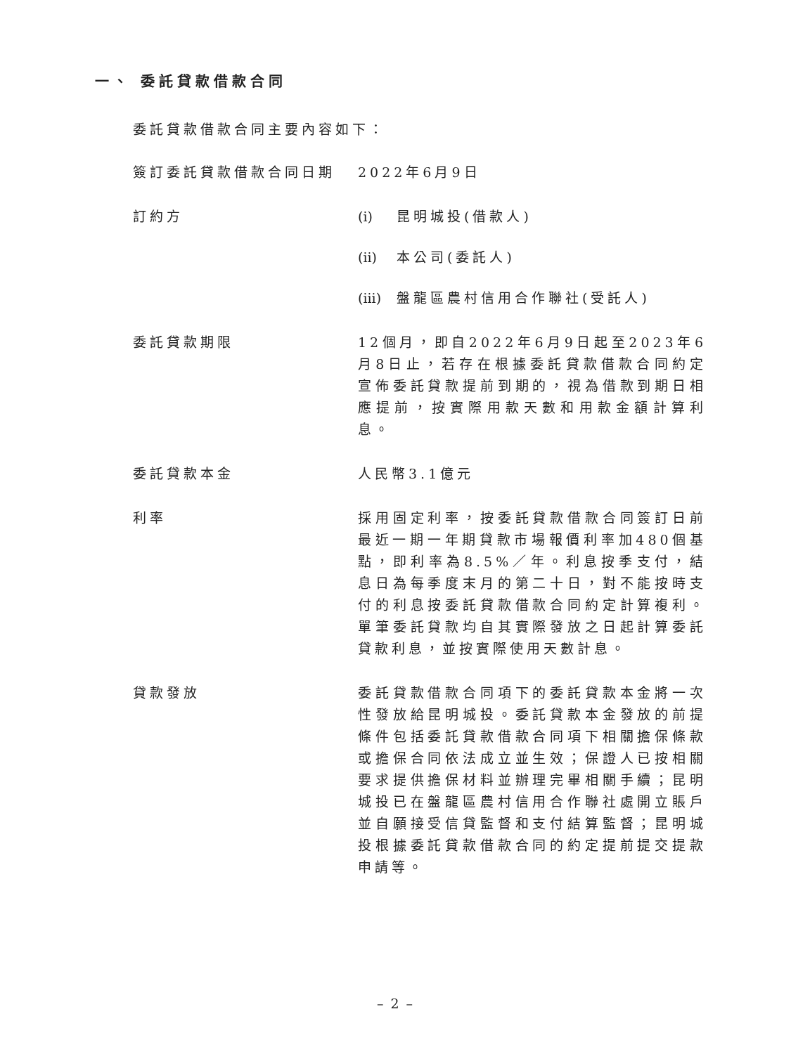一、 委託貸款借款合同
委託貸款借款合同主要內容如下：
簽訂委託貸款借款合同日期 2022年6月9日
訂約方 (i) 昆明城投(借款人)
(ii) 本公司(委託人)
(iii) 盤龍區農村信用合作聯社(受託人)
委託貸款期限 12個月，即自2022年6月9日起至2023年6月8日止，若存在根據委託貸款借款合同約定宣佈委託貸款提前到期的，視為借款到期日相應提前，按實際用款天數和用款金額計算利息。
委託貸款本金 人民幣3.1億元
利率 採用固定利率，按委託貸款借款合同簽訂日前最近一期一年期貸款市場報價利率加480個基點，即利率為8.5%／年。利息按季支付，結息日為每季度末月的第二十日，對不能按時支付的利息按委託貸款借款合同約定計算複利。單筆委託貸款均自其實際發放之日起計算委託貸款利息，並按實際使用天數計息。
貸款發放 委託貸款借款合同項下的委託貸款本金將一次性發放給昆明城投。委託貸款本金發放的前提條件包括委託貸款借款合同項下相關擔保條款或擔保合同依法成立並生效；保證人已按相關要求提供擔保材料並辦理完畢相關手續；昆明城投已在盤龍區農村信用合作聯社處開立賬戶並自願接受信貸監督和支付結算監督；昆明城投根據委託貸款借款合同的約定提前提交提款申請等。
– 2 –